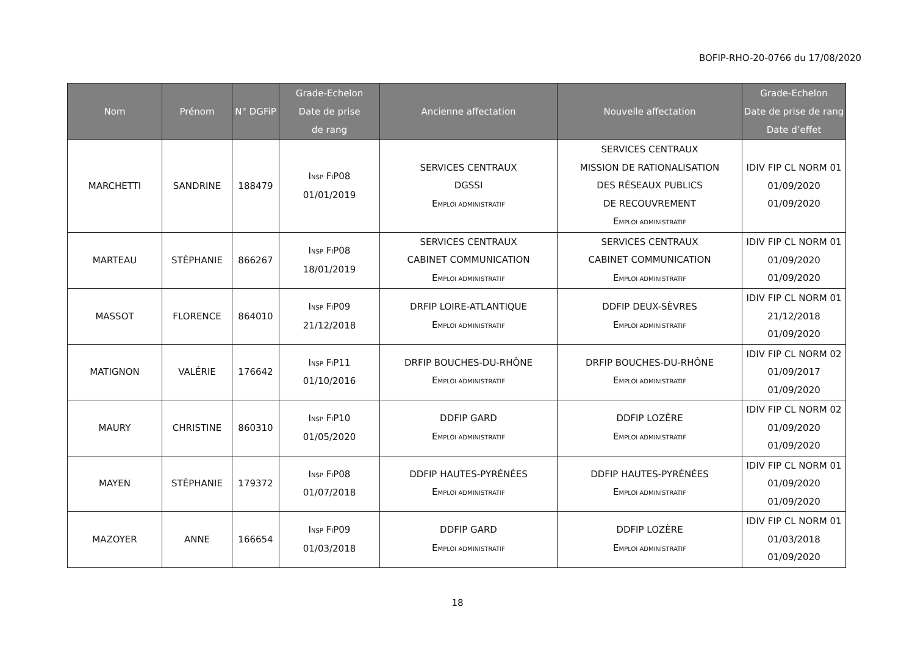BOFIP-RHO-20-0766 du 17/08/2020
| Nom | Prénom | N° DGFiP | Grade-Echelon Date de prise de rang | Ancienne affectation | Nouvelle affectation | Grade-Echelon Date de prise de rang Date d’effet |
| --- | --- | --- | --- | --- | --- | --- |
| MARCHETTI | SANDRINE | 188479 | I NSP F I P08 01/01/2019 | SERVICES CENTRAUX DGSSI E MPLOI ADMINISTRATIF | SERVICES CENTRAUX MISSION DE RATIONALISATION DES RÉSEAUX PUBLICS DE RECOUVREMENT E MPLOI ADMINISTRATIF | IDIV FIP CL NORM 01 01/09/2020 01/09/2020 |
| MARTEAU | STÉPHANIE | 866267 | I NSP F I P08 18/01/2019 | SERVICES CENTRAUX CABINET COMMUNICATION E MPLOI ADMINISTRATIF | SERVICES CENTRAUX CABINET COMMUNICATION E MPLOI ADMINISTRATIF | IDIV FIP CL NORM 01 01/09/2020 01/09/2020 |
| MASSOT | FLORENCE | 864010 | I NSP F I P09 21/12/2018 | DRFIP LOIRE-ATLANTIQUE E MPLOI ADMINISTRATIF | DDFIP DEUX-SÈVRES E MPLOI ADMINISTRATIF | IDIV FIP CL NORM 01 21/12/2018 01/09/2020 |
| MATIGNON | VALÉRIE | 176642 | I NSP F I P11 01/10/2016 | DRFIP BOUCHES-DU-RHÔNE E MPLOI ADMINISTRATIF | DRFIP BOUCHES-DU-RHÔNE E MPLOI ADMINISTRATIF | IDIV FIP CL NORM 02 01/09/2017 01/09/2020 |
| MAURY | CHRISTINE | 860310 | I NSP F I P10 01/05/2020 | DDFIP GARD E MPLOI ADMINISTRATIF | DDFIP LOZÈRE E MPLOI ADMINISTRATIF | IDIV FIP CL NORM 02 01/09/2020 01/09/2020 |
| MAYEN | STÉPHANIE | 179372 | I NSP F I P08 01/07/2018 | DDFIP HAUTES-PYRÉNÉES E MPLOI ADMINISTRATIF | DDFIP HAUTES-PYRÉNÉES E MPLOI ADMINISTRATIF | IDIV FIP CL NORM 01 01/09/2020 01/09/2020 |
| MAZOYER | ANNE | 166654 | I NSP F I P09 01/03/2018 | DDFIP GARD E MPLOI ADMINISTRATIF | DDFIP LOZÈRE E MPLOI ADMINISTRATIF | IDIV FIP CL NORM 01 01/03/2018 01/09/2020 |
18